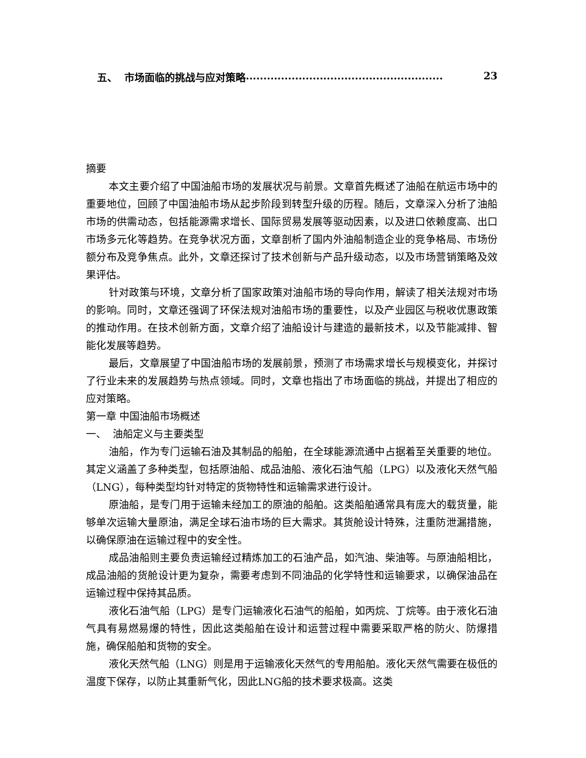五、 市场面临的挑战与应对策略........................................................ 23
摘要
本文主要介绍了中国油船市场的发展状况与前景。文章首先概述了油船在航运市场中的重要地位，回顾了中国油船市场从起步阶段到转型升级的历程。随后，文章深入分析了油船市场的供需动态，包括能源需求增长、国际贸易发展等驱动因素，以及进口依赖度高、出口市场多元化等趋势。在竞争状况方面，文章剖析了国内外油船制造企业的竞争格局、市场份额分布及竞争焦点。此外，文章还探讨了技术创新与产品升级动态，以及市场营销策略及效果评估。
针对政策与环境，文章分析了国家政策对油船市场的导向作用，解读了相关法规对市场的影响。同时，文章还强调了环保法规对油船市场的重要性，以及产业园区与税收优惠政策的推动作用。在技术创新方面，文章介绍了油船设计与建造的最新技术，以及节能减排、智能化发展等趋势。
最后，文章展望了中国油船市场的发展前景，预测了市场需求增长与规模变化，并探讨了行业未来的发展趋势与热点领域。同时，文章也指出了市场面临的挑战，并提出了相应的应对策略。
第一章 中国油船市场概述
一、 油船定义与主要类型
油船，作为专门运输石油及其制品的船舶，在全球能源流通中占据着至关重要的地位。其定义涵盖了多种类型，包括原油船、成品油船、液化石油气船（LPG）以及液化天然气船（LNG），每种类型均针对特定的货物特性和运输需求进行设计。
原油船，是专门用于运输未经加工的原油的船舶。这类船舶通常具有庞大的载货量，能够单次运输大量原油，满足全球石油市场的巨大需求。其货舱设计特殊，注重防泄漏措施，以确保原油在运输过程中的安全性。
成品油船则主要负责运输经过精炼加工的石油产品，如汽油、柴油等。与原油船相比，成品油船的货舱设计更为复杂，需要考虑到不同油品的化学特性和运输要求，以确保油品在运输过程中保持其品质。
液化石油气船（LPG）是专门运输液化石油气的船舶，如丙烷、丁烷等。由于液化石油气具有易燃易爆的特性，因此这类船舶在设计和运营过程中需要采取严格的防火、防爆措施，确保船舶和货物的安全。
液化天然气船（LNG）则是用于运输液化天然气的专用船舶。液化天然气需要在极低的温度下保存，以防止其重新气化，因此LNG船的技术要求极高。这类